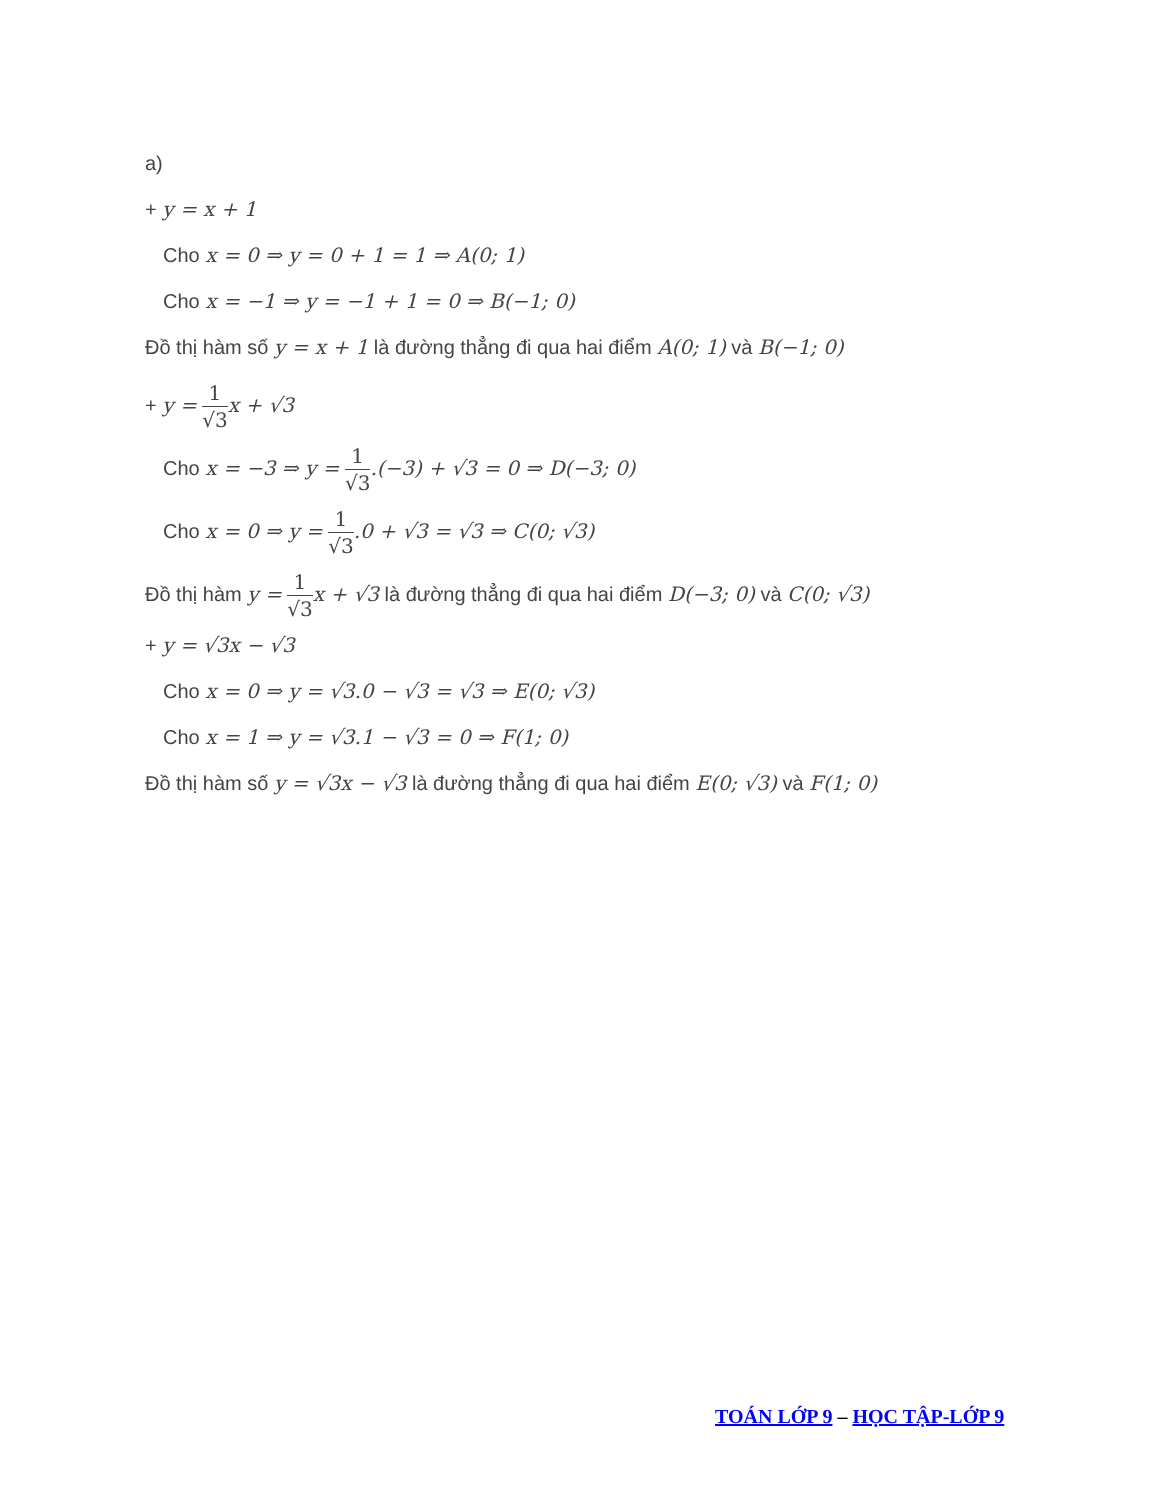a)
+ y = x + 1
Cho x = 0 ⇒ y = 0 + 1 = 1 ⇒ A(0; 1)
Cho x = −1 ⇒ y = −1 + 1 = 0 ⇒ B(−1; 0)
Đồ thị hàm số y = x + 1 là đường thẳng đi qua hai điểm A(0; 1) và B(−1; 0)
+ y = 1 √3 x + √3
Cho x = −3 ⇒ y = 1 √3.(−3) + √3 = 0 ⇒ D(−3; 0)
Cho x = 0 ⇒ y = 1 √3.0 + √3 = √3 ⇒ C(0; √3)
Đồ thị hàm y = 1 √3 x + √3 là đường thẳng đi qua hai điểm D(−3; 0) và C(0; √3)
+ y = √3x − √3
Cho x = 0 ⇒ y = √3.0 − √3 = √3 ⇒ E(0; √3)
Cho x = 1 ⇒ y = √3.1 − √3 = 0 ⇒ F(1; 0)
Đồ thị hàm số y = √3x − √3 là đường thẳng đi qua hai điểm E(0; √3) và F(1; 0)
TOÁN LỚP 9 – HỌC TẬP-LỚP 9